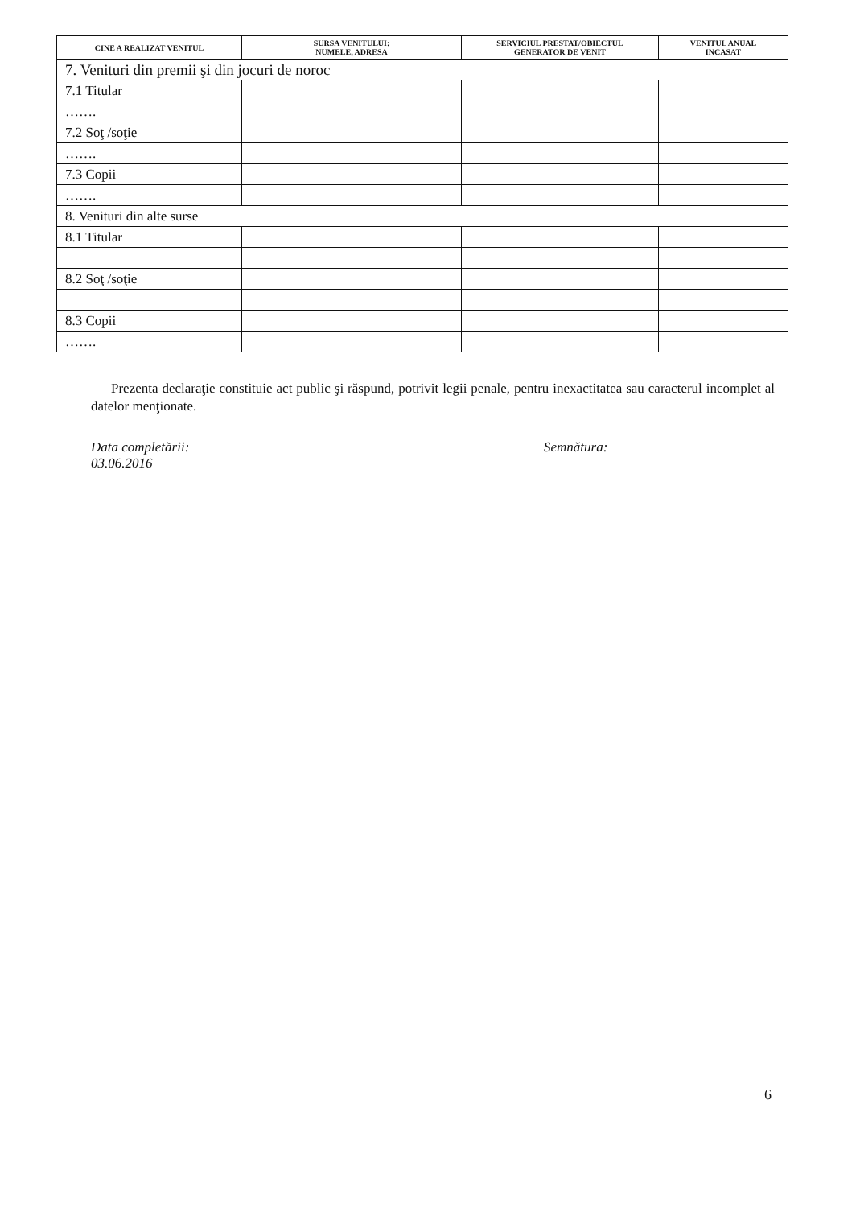| CINE A REALIZAT VENITUL | SURSA VENITULUI: NUMELE, ADRESA | SERVICIUL PRESTAT/OBIECTUL GENERATOR DE VENIT | VENITUL ANUAL INCASAT |
| --- | --- | --- | --- |
| 7. Venituri din premii şi din jocuri de noroc | | | |
| 7.1 Titular | | | |
| ……. | | | |
| 7.2 Soţ /soţie | | | |
| ……. | | | |
| 7.3 Copii | | | |
| ……. | | | |
| 8. Venituri din alte surse | | | |
| 8.1 Titular | | | |
| 8.2 Soţ /soţie | | | |
| 8.3 Copii | | | |
| ……. | | | |
Prezenta declaraţie constituie act public şi răspund, potrivit legii penale, pentru inexactitatea sau caracterul incomplet al datelor menţionate.
Data completării:
03.06.2016
Semnătura:
6